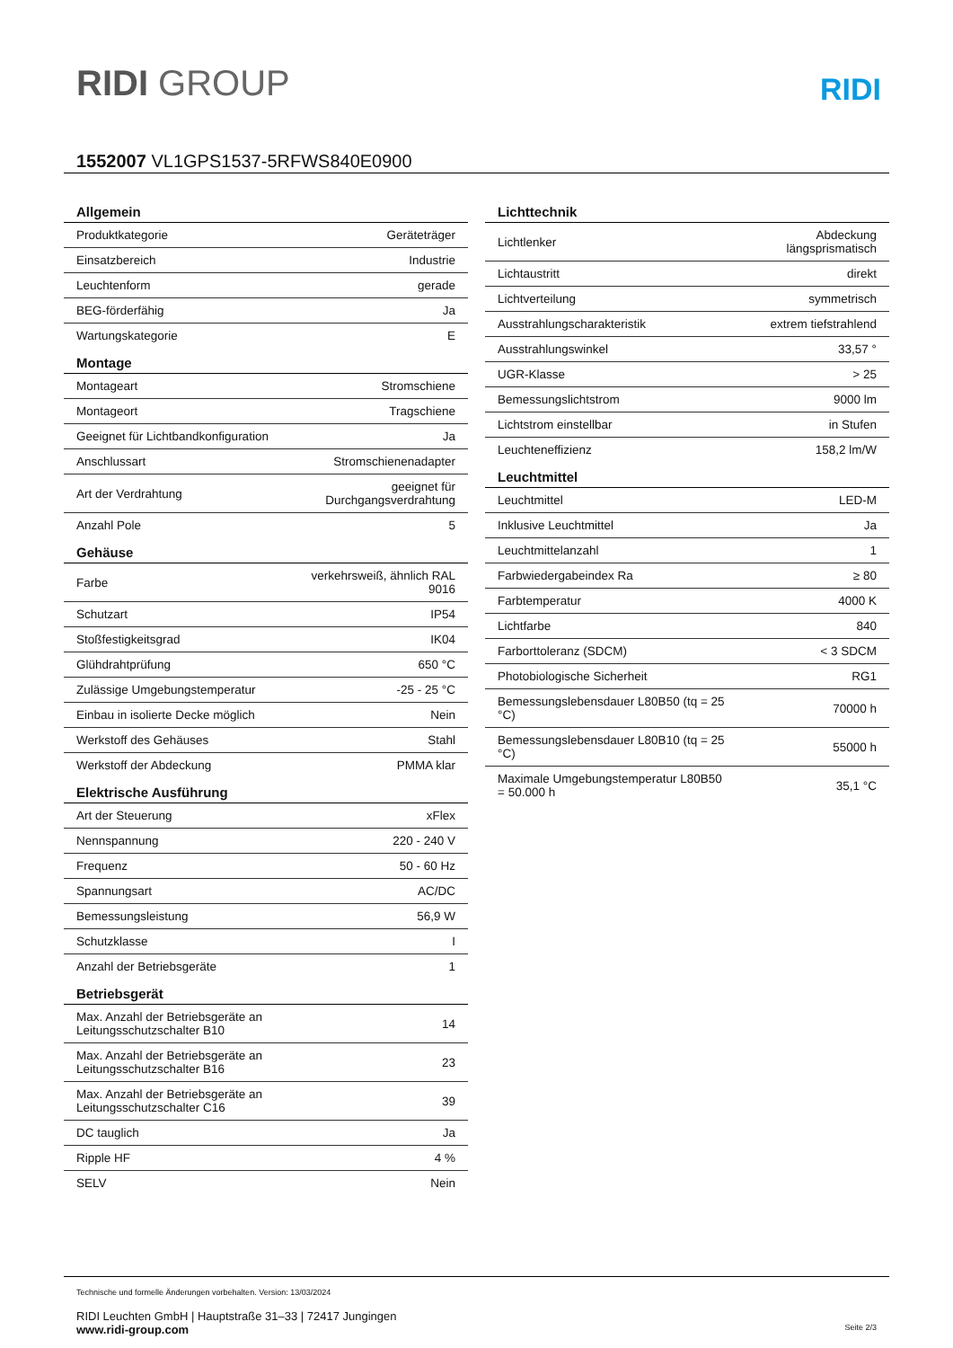RIDI GROUP
RIDI
1552007 VL1GPS1537-5RFWS840E0900
| Allgemein | |
| --- | --- |
| Produktkategorie | Geräteträger |
| Einsatzbereich | Industrie |
| Leuchtenform | gerade |
| BEG-förderfähig | Ja |
| Wartungskategorie | E |
| Montage | |
| Montageart | Stromschiene |
| Montageort | Tragschiene |
| Geeignet für Lichtbandkonfiguration | Ja |
| Anschlussart | Stromschienenadapter |
| Art der Verdrahtung | geeignet für Durchgangsverdrahtung |
| Anzahl Pole | 5 |
| Gehäuse | |
| Farbe | verkehrsweiß, ähnlich RAL 9016 |
| Schutzart | IP54 |
| Stoßfestigkeitsgrad | IK04 |
| Glühdrahtprüfung | 650 °C |
| Zulässige Umgebungstemperatur | -25 - 25 °C |
| Einbau in isolierte Decke möglich | Nein |
| Werkstoff des Gehäuses | Stahl |
| Werkstoff der Abdeckung | PMMA klar |
| Elektrische Ausführung | |
| Art der Steuerung | xFlex |
| Nennspannung | 220 - 240 V |
| Frequenz | 50 - 60 Hz |
| Spannungsart | AC/DC |
| Bemessungsleistung | 56,9 W |
| Schutzklasse | I |
| Anzahl der Betriebsgeräte | 1 |
| Betriebsgerät | |
| Max. Anzahl der Betriebsgeräte an Leitungsschutzschalter B10 | 14 |
| Max. Anzahl der Betriebsgeräte an Leitungsschutzschalter B16 | 23 |
| Max. Anzahl der Betriebsgeräte an Leitungsschutzschalter C16 | 39 |
| DC tauglich | Ja |
| Ripple HF | 4 % |
| SELV | Nein |
| Lichttechnik | |
| --- | --- |
| Lichtlenker | Abdeckung längsprismatisch |
| Lichtaustritt | direkt |
| Lichtverteilung | symmetrisch |
| Ausstrahlungscharakteristik | extrem tiefstrahlend |
| Ausstrahlungswinkel | 33,57 ° |
| UGR-Klasse | > 25 |
| Bemessungslichtstrom | 9000 lm |
| Lichtstrom einstellbar | in Stufen |
| Leuchteneffizienz | 158,2 lm/W |
| Leuchtmittel | |
| Leuchtmittel | LED-M |
| Inklusive Leuchtmittel | Ja |
| Leuchtmittelanzahl | 1 |
| Farbwiedergabeindex Ra | ≥ 80 |
| Farbtemperatur | 4000 K |
| Lichtfarbe | 840 |
| Farborttoleranz (SDCM) | < 3 SDCM |
| Photobiologische Sicherheit | RG1 |
| Bemessungslebensdauer L80B50 (tq = 25 °C) | 70000 h |
| Bemessungslebensdauer L80B10 (tq = 25 °C) | 55000 h |
| Maximale Umgebungstemperatur L80B50 = 50.000 h | 35,1 °C |
Technische und formelle Änderungen vorbehalten. Version: 13/03/2024
RIDI Leuchten GmbH | Hauptstraße 31–33 | 72417 Jungingen
www.ridi-group.com Seite 2/3